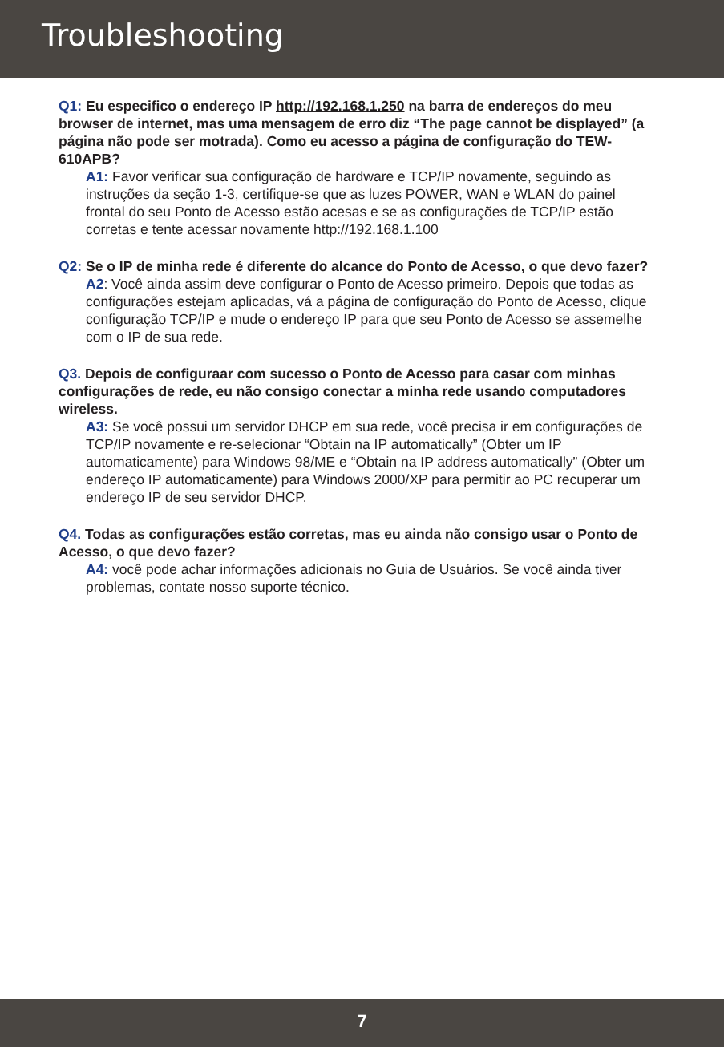Troubleshooting
Q1: Eu especifico o endereço IP http://192.168.1.250 na barra de endereços do meu browser de internet, mas uma mensagem de erro diz “The page cannot be displayed” (a página não pode ser motrada). Como eu acesso a página de configuração do TEW-610APB?
A1: Favor verificar sua configuração de hardware e TCP/IP novamente, seguindo as instruções da seção 1-3, certifique-se que as luzes POWER, WAN e WLAN do painel frontal do seu Ponto de Acesso estão acesas e se as configurações de TCP/IP estão corretas e tente acessar novamente http://192.168.1.100
Q2: Se o IP de minha rede é diferente do alcance do Ponto de Acesso, o que devo fazer?
A2: Você ainda assim deve configurar o Ponto de Acesso primeiro. Depois que todas as configurações estejam aplicadas, vá a página de configuração do Ponto de Acesso, clique configuração TCP/IP e mude o endereço IP para que seu Ponto de Acesso se assemelhe com o IP de sua rede.
Q3. Depois de configuraar com sucesso o Ponto de Acesso para casar com minhas configurações de rede, eu não consigo conectar a minha rede usando computadores wireless.
A3: Se você possui um servidor DHCP em sua rede, você precisa ir em configurações de TCP/IP novamente e re-selecionar “Obtain na IP automatically” (Obter um IP automaticamente) para Windows 98/ME e “Obtain na IP address automatically” (Obter um endereço IP automaticamente) para Windows 2000/XP para permitir ao PC recuperar um endereço IP de seu servidor DHCP.
Q4. Todas as configurações estão corretas, mas eu ainda não consigo usar o Ponto de Acesso, o que devo fazer?
A4: você pode achar informações adicionais no Guia de Usuários. Se você ainda tiver problemas, contate nosso suporte técnico.
7